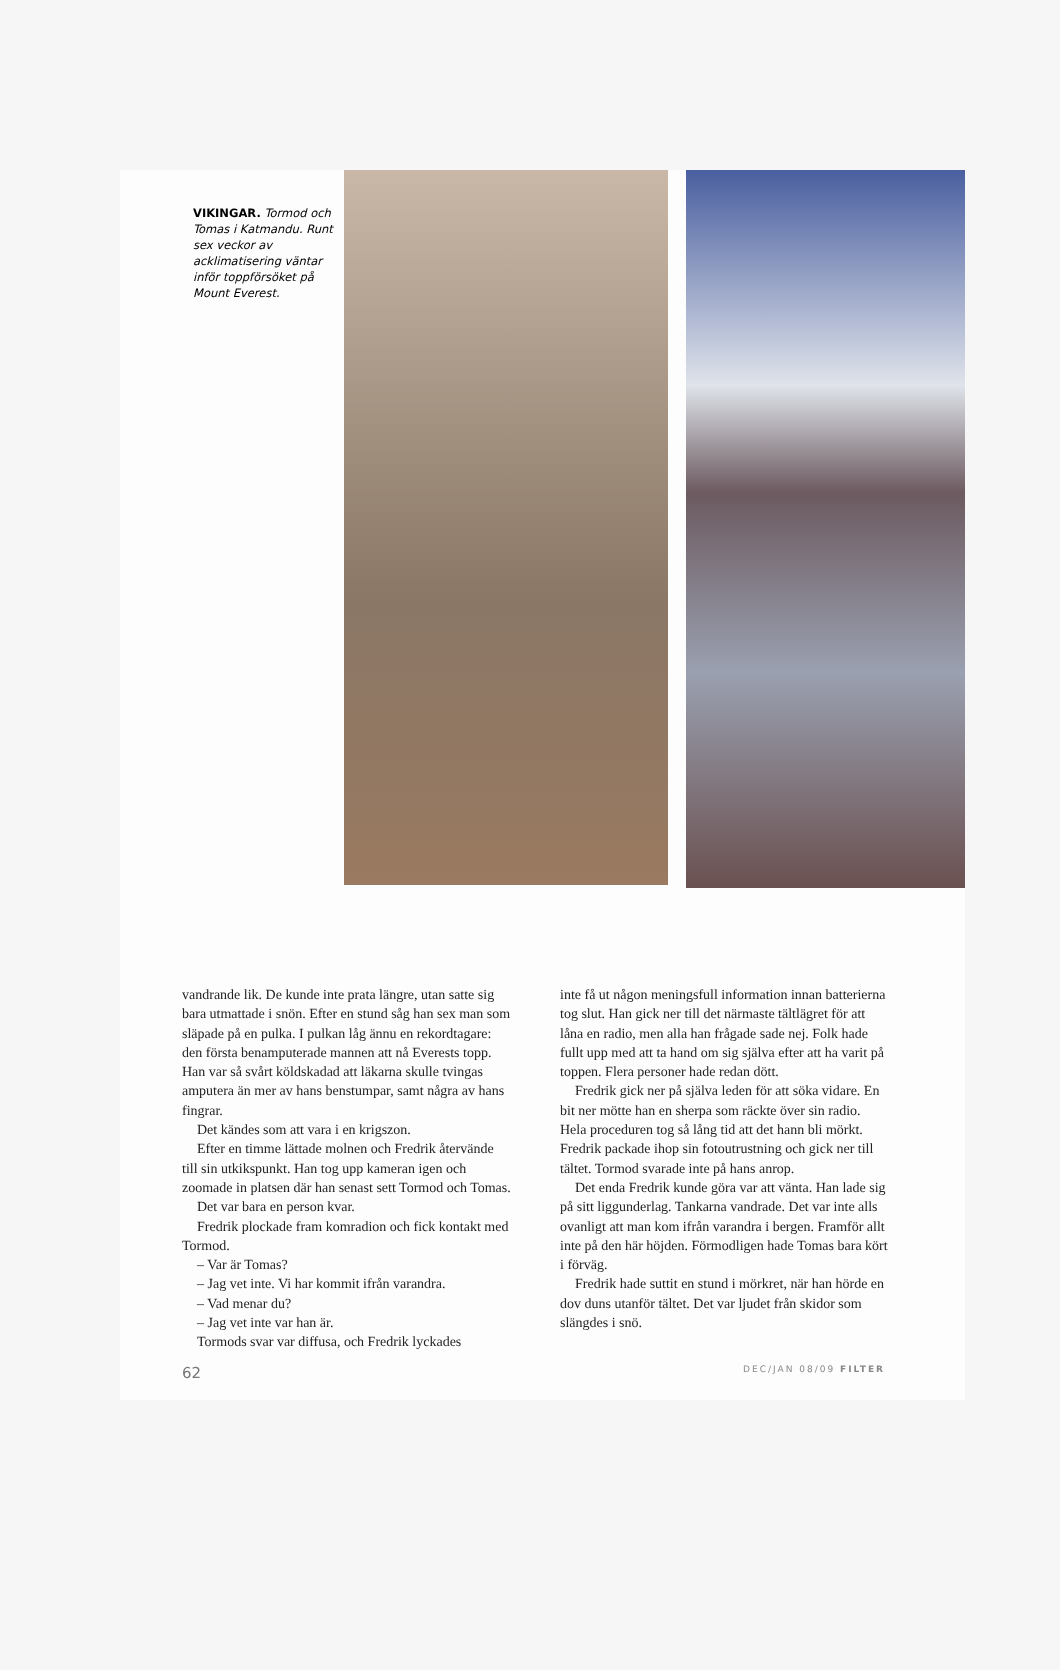VIKINGAR. Tormod och Tomas i Katmandu. Runt sex veckor av acklimatisering väntar inför toppförsöket på Mount Everest.
vandrande lik. De kunde inte prata längre, utan satte sig bara utmattade i snön. Efter en stund såg han sex man som släpade på en pulka. I pulkan låg ännu en rekordtagare: den första benamputerade mannen att nå Everests topp. Han var så svårt köldskadad att läkarna skulle tvingas amputera än mer av hans benstumpar, samt några av hans fingrar.
Det kändes som att vara i en krigszon.
Efter en timme lättade molnen och Fredrik återvände till sin utkikspunkt. Han tog upp kameran igen och zoomade in platsen där han senast sett Tormod och Tomas.
Det var bara en person kvar.
Fredrik plockade fram komradion och fick kontakt med Tormod.
– Var är Tomas?
– Jag vet inte. Vi har kommit ifrån varandra.
– Vad menar du?
– Jag vet inte var han är.
Tormods svar var diffusa, och Fredrik lyckades
inte få ut någon meningsfull information innan batterierna tog slut. Han gick ner till det närmaste tältlägret för att låna en radio, men alla han frågade sade nej. Folk hade fullt upp med att ta hand om sig själva efter att ha varit på toppen. Flera personer hade redan dött.
Fredrik gick ner på själva leden för att söka vidare. En bit ner mötte han en sherpa som räckte över sin radio. Hela proceduren tog så lång tid att det hann bli mörkt. Fredrik packade ihop sin fotoutrustning och gick ner till tältet. Tormod svarade inte på hans anrop.
Det enda Fredrik kunde göra var att vänta. Han lade sig på sitt liggunderlag. Tankarna vandrade. Det var inte alls ovanligt att man kom ifrån varandra i bergen. Framför allt inte på den här höjden. Förmodligen hade Tomas bara kört i förväg.
Fredrik hade suttit en stund i mörkret, när han hörde en dov duns utanför tältet. Det var ljudet från skidor som slängdes i snö.
62 DEC/JAN 08/09 FILTER